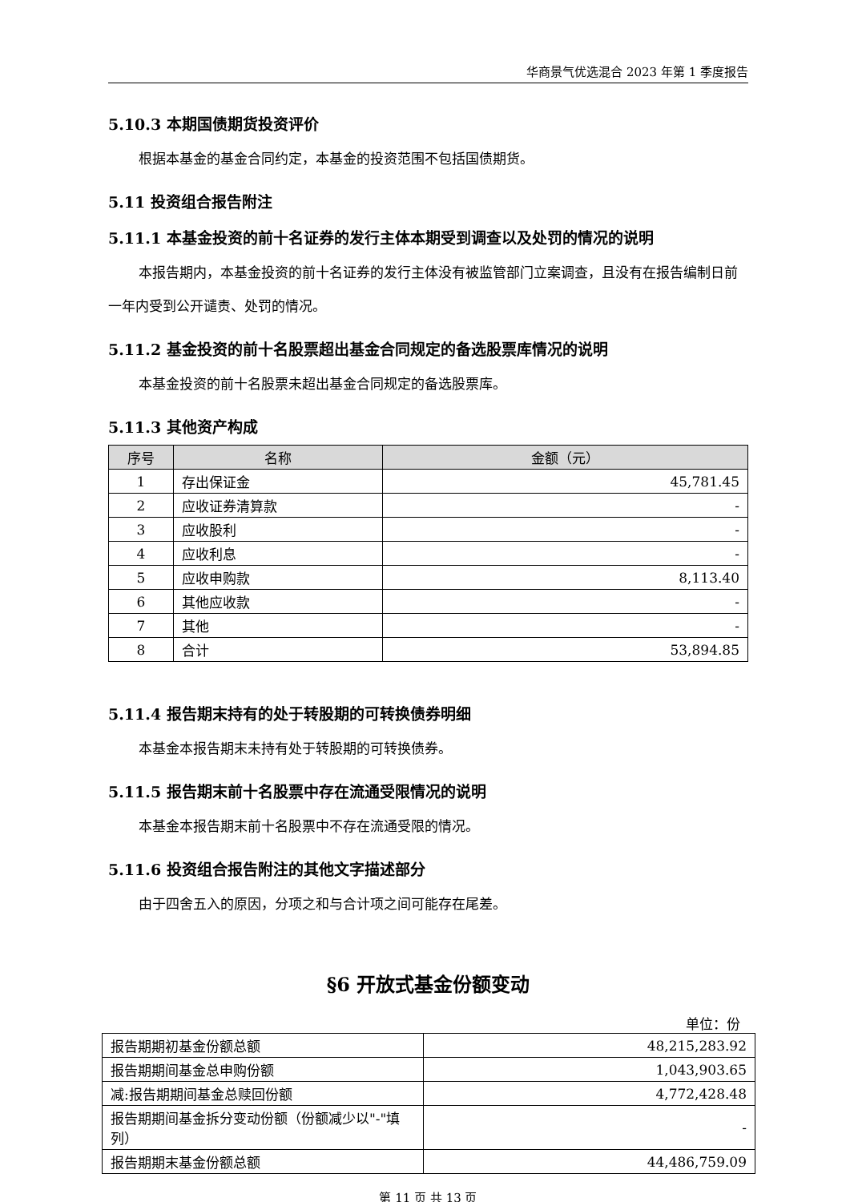华商景气优选混合 2023 年第 1 季度报告
5.10.3 本期国债期货投资评价
根据本基金的基金合同约定，本基金的投资范围不包括国债期货。
5.11 投资组合报告附注
5.11.1 本基金投资的前十名证券的发行主体本期受到调查以及处罚的情况的说明
本报告期内，本基金投资的前十名证券的发行主体没有被监管部门立案调查，且没有在报告编制日前一年内受到公开谴责、处罚的情况。
5.11.2 基金投资的前十名股票超出基金合同规定的备选股票库情况的说明
本基金投资的前十名股票未超出基金合同规定的备选股票库。
5.11.3 其他资产构成
| 序号 | 名称 | 金额（元） |
| --- | --- | --- |
| 1 | 存出保证金 | 45,781.45 |
| 2 | 应收证券清算款 | - |
| 3 | 应收股利 | - |
| 4 | 应收利息 | - |
| 5 | 应收申购款 | 8,113.40 |
| 6 | 其他应收款 | - |
| 7 | 其他 | - |
| 8 | 合计 | 53,894.85 |
5.11.4 报告期末持有的处于转股期的可转换债券明细
本基金本报告期末未持有处于转股期的可转换债券。
5.11.5 报告期末前十名股票中存在流通受限情况的说明
本基金本报告期末前十名股票中不存在流通受限的情况。
5.11.6 投资组合报告附注的其他文字描述部分
由于四舍五入的原因，分项之和与合计项之间可能存在尾差。
§6 开放式基金份额变动
单位：份
| 报告期期初基金份额总额 | 48,215,283.92 |
| 报告期期间基金总申购份额 | 1,043,903.65 |
| 减:报告期期间基金总赎回份额 | 4,772,428.48 |
| 报告期期间基金拆分变动份额（份额减少以"-"填列） | - |
| 报告期期末基金份额总额 | 44,486,759.09 |
第 11 页 共 13 页